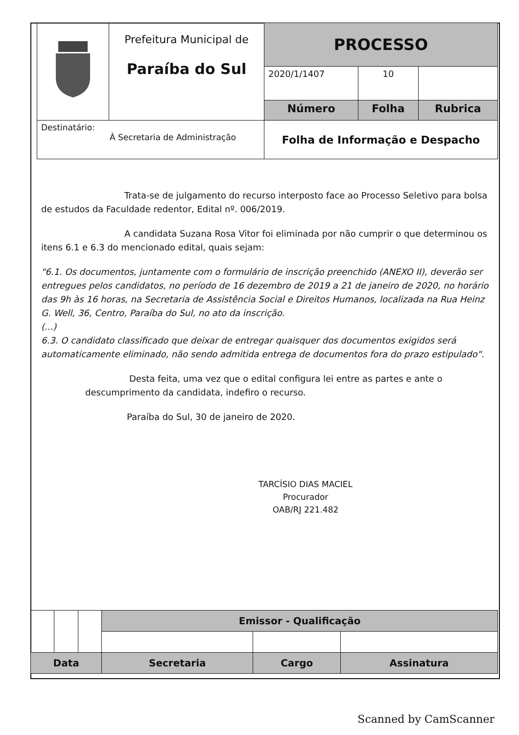| | Prefeitura Municipal de Paraíba do Sul | PROCESSO | | |
| | | 2020/1/1407 | 10 | |
| | | Número | Folha | Rubrica |
| Destinatário: À Secretaria de Administração | | Folha de Informação e Despacho | | |
Trata-se de julgamento do recurso interposto face ao Processo Seletivo para bolsa de estudos da Faculdade redentor, Edital nº. 006/2019.
A candidata Suzana Rosa Vitor foi eliminada por não cumprir o que determinou os itens 6.1 e 6.3 do mencionado edital, quais sejam:
"6.1. Os documentos, juntamente com o formulário de inscrição preenchido (ANEXO II), deverão ser entregues pelos candidatos, no período de 16 dezembro de 2019 a 21 de janeiro de 2020, no horário das 9h às 16 horas, na Secretaria de Assistência Social e Direitos Humanos, localizada na Rua Heinz G. Well, 36, Centro, Paraíba do Sul, no ato da inscrição.
(...)
6.3. O candidato classificado que deixar de entregar quaisquer dos documentos exigidos será automaticamente eliminado, não sendo admitida entrega de documentos fora do prazo estipulado".
Desta feita, uma vez que o edital configura lei entre as partes e ante o descumprimento da candidata, indefiro o recurso.
Paraíba do Sul, 30 de janeiro de 2020.
TARCÍSIO DIAS MACIEL
Procurador
OAB/RJ 221.482
| | | | Emissor - Qualificação | | |
| Data | | | Secretaria | Cargo | Assinatura |
Scanned by CamScanner